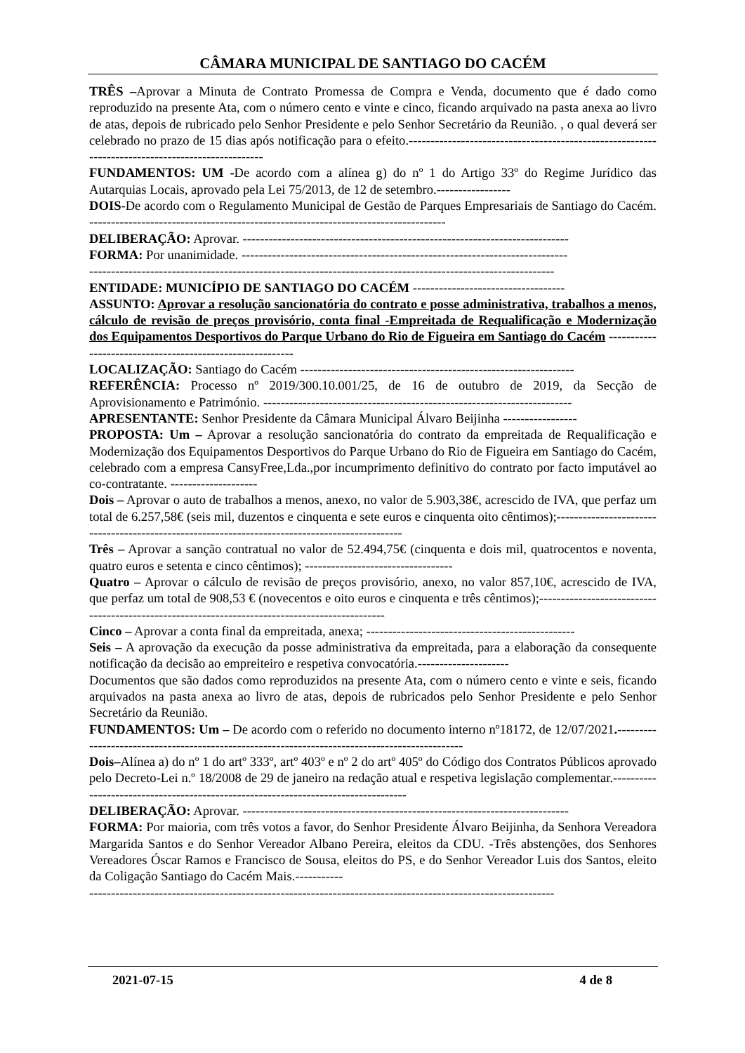CÂMARA MUNICIPAL DE SANTIAGO DO CACÉM
TRÊS –Aprovar a Minuta de Contrato Promessa de Compra e Venda, documento que é dado como reproduzido na presente Ata, com o número cento e vinte e cinco, ficando arquivado na pasta anexa ao livro de atas, depois de rubricado pelo Senhor Presidente e pelo Senhor Secretário da Reunião. , o qual deverá ser celebrado no prazo de 15 dias após notificação para o efeito.-------------------------------------------------------------------------------------------------
FUNDAMENTOS: UM -De acordo com a alínea g) do nº 1 do Artigo 33º do Regime Jurídico das Autarquias Locais, aprovado pela Lei 75/2013, de 12 de setembro.-----------------
DOIS-De acordo com o Regulamento Municipal de Gestão de Parques Empresariais de Santiago do Cacém. ----------------------------------------------------------------------------------
DELIBERAÇÃO: Aprovar. ---------------------------------------------------------------------------
FORMA: Por unanimidade. ---------------------------------------------------------------------------
-----------------------------------------------------------------------------------------------------------
ENTIDADE: MUNICÍPIO DE SANTIAGO DO CACÉM -----------------------------------
ASSUNTO: Aprovar a resolução sancionatória do contrato e posse administrativa, trabalhos a menos, cálculo de revisão de preços provisório, conta final -Empreitada de Requalificação e Modernização dos Equipamentos Desportivos do Parque Urbano do Rio de Figueira em Santiago do Cacém ----------------------------------------------------------
LOCALIZAÇÃO: Santiago do Cacém ---------------------------------------------------------------
REFERÊNCIA: Processo nº 2019/300.10.001/25, de 16 de outubro de 2019, da Secção de Aprovisionamento e Património. -----------------------------------------------------------------------
APRESENTANTE: Senhor Presidente da Câmara Municipal Álvaro Beijinha -----------------
PROPOSTA: Um – Aprovar a resolução sancionatória do contrato da empreitada de Requalificação e Modernização dos Equipamentos Desportivos do Parque Urbano do Rio de Figueira em Santiago do Cacém, celebrado com a empresa CansyFree,Lda.,por incumprimento definitivo do contrato por facto imputável ao co-contratante. --------------------
Dois – Aprovar o auto de trabalhos a menos, anexo, no valor de 5.903,38€, acrescido de IVA, que perfaz um total de 6.257,58€ (seis mil, duzentos e cinquenta e sete euros e cinquenta oito cêntimos);-----------------------------------------------------------------------------------------------
Três – Aprovar a sanção contratual no valor de 52.494,75€ (cinquenta e dois mil, quatrocentos e noventa, quatro euros e setenta e cinco cêntimos); ----------------------------------
Quatro – Aprovar o cálculo de revisão de preços provisório, anexo, no valor 857,10€, acrescido de IVA, que perfaz um total de 908,53 € (novecentos e oito euros e cinquenta e três cêntimos);-----------------------------------------------------------------------------------------------
Cinco – Aprovar a conta final da empreitada, anexa; ------------------------------------------------
Seis – A aprovação da execução da posse administrativa da empreitada, para a elaboração da consequente notificação da decisão ao empreiteiro e respetiva convocatória.---------------------
Documentos que são dados como reproduzidos na presente Ata, com o número cento e vinte e seis, ficando arquivados na pasta anexa ao livro de atas, depois de rubricados pelo Senhor Presidente e pelo Senhor Secretário da Reunião.
FUNDAMENTOS: Um – De acordo com o referido no documento interno nº18172, de 12/07/2021.-----------------------------------------------------------------------------------------------
Dois–Alínea a) do nº 1 do artº 333º, artº 403º e nº 2 do artº 405º do Código dos Contratos Públicos aprovado pelo Decreto-Lei n.º 18/2008 de 29 de janeiro na redação atual e respetiva legislação complementar.-----------------------------------------------------------------------------------
DELIBERAÇÃO: Aprovar. ---------------------------------------------------------------------------
FORMA: Por maioria, com três votos a favor, do Senhor Presidente Álvaro Beijinha, da Senhora Vereadora Margarida Santos e do Senhor Vereador Albano Pereira, eleitos da CDU. -Três abstenções, dos Senhores Vereadores Óscar Ramos e Francisco de Sousa, eleitos do PS, e do Senhor Vereador Luis dos Santos, eleito da Coligação Santiago do Cacém Mais.-----------
-----------------------------------------------------------------------------------------------------------
2021-07-15 4 de 8